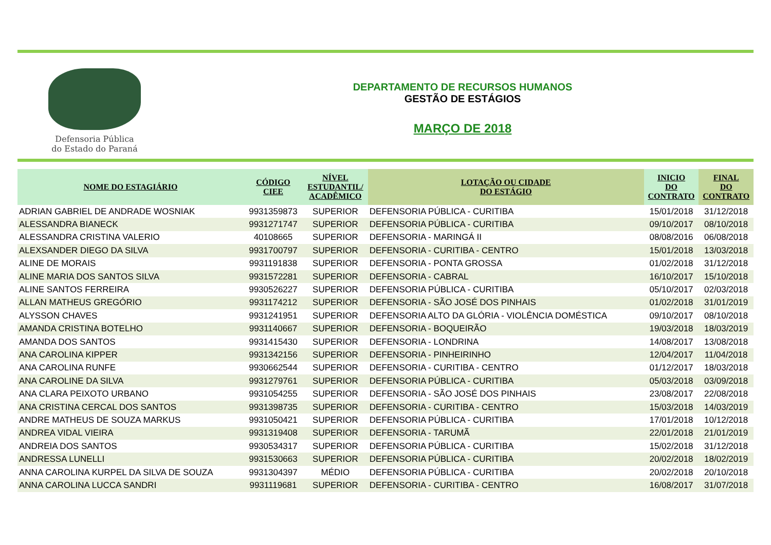Defensoria Pública
do Estado do Paraná
DEPARTAMENTO DE RECURSOS HUMANOS
GESTÃO DE ESTÁGIOS
MARÇO DE 2018
| NOME DO ESTAGIÁRIO | CÓDIGO CIEE | NÍVEL ESTUDANTIL/ ACADÊMICO | LOTAÇÃO OU CIDADE DO ESTÁGIO | INICIO DO CONTRATO | FINAL DO CONTRATO |
| --- | --- | --- | --- | --- | --- |
| ADRIAN GABRIEL DE ANDRADE WOSNIAK | 9931359873 | SUPERIOR | DEFENSORIA PÚBLICA - CURITIBA | 15/01/2018 | 31/12/2018 |
| ALESSANDRA BIANECK | 9931271747 | SUPERIOR | DEFENSORIA PÚBLICA - CURITIBA | 09/10/2017 | 08/10/2018 |
| ALESSANDRA CRISTINA VALERIO | 40108665 | SUPERIOR | DEFENSORIA - MARINGÁ II | 08/08/2016 | 06/08/2018 |
| ALEXSANDER DIEGO DA SILVA | 9931700797 | SUPERIOR | DEFENSORIA - CURITIBA - CENTRO | 15/01/2018 | 13/03/2018 |
| ALINE DE MORAIS | 9931191838 | SUPERIOR | DEFENSORIA - PONTA GROSSA | 01/02/2018 | 31/12/2018 |
| ALINE MARIA DOS SANTOS SILVA | 9931572281 | SUPERIOR | DEFENSORIA - CABRAL | 16/10/2017 | 15/10/2018 |
| ALINE SANTOS FERREIRA | 9930526227 | SUPERIOR | DEFENSORIA PÚBLICA - CURITIBA | 05/10/2017 | 02/03/2018 |
| ALLAN MATHEUS GREGÓRIO | 9931174212 | SUPERIOR | DEFENSORIA - SÃO JOSÉ DOS PINHAIS | 01/02/2018 | 31/01/2019 |
| ALYSSON CHAVES | 9931241951 | SUPERIOR | DEFENSORIA ALTO DA GLÓRIA - VIOLÊNCIA DOMÉSTICA | 09/10/2017 | 08/10/2018 |
| AMANDA CRISTINA BOTELHO | 9931140667 | SUPERIOR | DEFENSORIA - BOQUEIRÃO | 19/03/2018 | 18/03/2019 |
| AMANDA DOS SANTOS | 9931415430 | SUPERIOR | DEFENSORIA - LONDRINA | 14/08/2017 | 13/08/2018 |
| ANA CAROLINA KIPPER | 9931342156 | SUPERIOR | DEFENSORIA - PINHEIRINHO | 12/04/2017 | 11/04/2018 |
| ANA CAROLINA RUNFE | 9930662544 | SUPERIOR | DEFENSORIA - CURITIBA - CENTRO | 01/12/2017 | 18/03/2018 |
| ANA CAROLINE DA SILVA | 9931279761 | SUPERIOR | DEFENSORIA PÚBLICA - CURITIBA | 05/03/2018 | 03/09/2018 |
| ANA CLARA PEIXOTO URBANO | 9931054255 | SUPERIOR | DEFENSORIA - SÃO JOSÉ DOS PINHAIS | 23/08/2017 | 22/08/2018 |
| ANA CRISTINA CERCAL DOS SANTOS | 9931398735 | SUPERIOR | DEFENSORIA - CURITIBA - CENTRO | 15/03/2018 | 14/03/2019 |
| ANDRE MATHEUS DE SOUZA MARKUS | 9931050421 | SUPERIOR | DEFENSORIA PÚBLICA - CURITIBA | 17/01/2018 | 10/12/2018 |
| ANDREA VIDAL VIEIRA | 9931319408 | SUPERIOR | DEFENSORIA - TARUMÃ | 22/01/2018 | 21/01/2019 |
| ANDREIA DOS SANTOS | 9930534317 | SUPERIOR | DEFENSORIA PÚBLICA - CURITIBA | 15/02/2018 | 31/12/2018 |
| ANDRESSA LUNELLI | 9931530663 | SUPERIOR | DEFENSORIA PÚBLICA - CURITIBA | 20/02/2018 | 18/02/2019 |
| ANNA CAROLINA KURPEL DA SILVA DE SOUZA | 9931304397 | MÉDIO | DEFENSORIA PÚBLICA - CURITIBA | 20/02/2018 | 20/10/2018 |
| ANNA CAROLINA LUCCA SANDRI | 9931119681 | SUPERIOR | DEFENSORIA - CURITIBA - CENTRO | 16/08/2017 | 31/07/2018 |